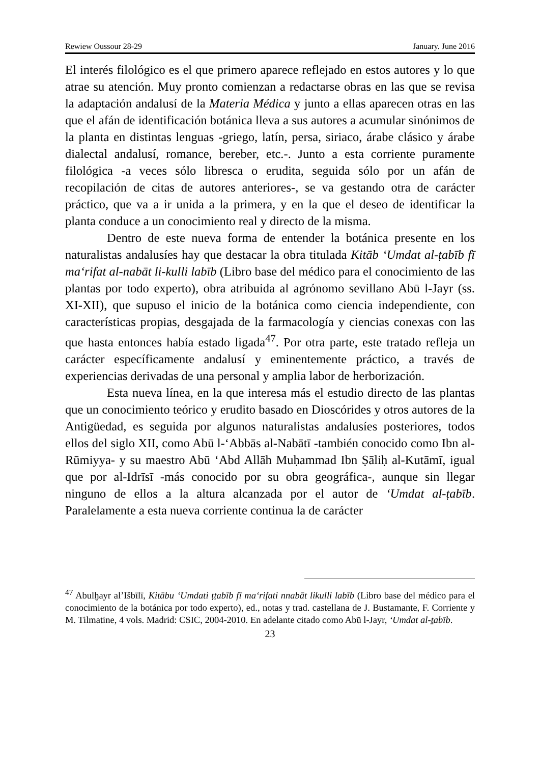Rewiew Oussour 28-29 January. June 2016
El interés filológico es el que primero aparece reflejado en estos autores y lo que atrae su atención. Muy pronto comienzan a redactarse obras en las que se revisa la adaptación andalusí de la Materia Médica y junto a ellas aparecen otras en las que el afán de identificación botánica lleva a sus autores a acumular sinónimos de la planta en distintas lenguas -griego, latín, persa, siriaco, árabe clásico y árabe dialectal andalusí, romance, bereber, etc.-. Junto a esta corriente puramente filológica -a veces sólo libresca o erudita, seguida sólo por un afán de recopilación de citas de autores anteriores-, se va gestando otra de carácter práctico, que va a ir unida a la primera, y en la que el deseo de identificar la planta conduce a un conocimiento real y directo de la misma.
Dentro de este nueva forma de entender la botánica presente en los naturalistas andalusíes hay que destacar la obra titulada Kitāb ‘Umdat al-ṭabīb fī ma‘rifat al-nabāt li-kulli labīb (Libro base del médico para el conocimiento de las plantas por todo experto), obra atribuida al agrónomo sevillano Abū l-Jayr (ss. XI-XII), que supuso el inicio de la botánica como ciencia independiente, con características propias, desgajada de la farmacología y ciencias conexas con las que hasta entonces había estado ligada<sup>47</sup>. Por otra parte, este tratado refleja un carácter específicamente andalusí y eminentemente práctico, a través de experiencias derivadas de una personal y amplia labor de herborización.
Esta nueva línea, en la que interesa más el estudio directo de las plantas que un conocimiento teórico y erudito basado en Dioscórides y otros autores de la Antigüedad, es seguida por algunos naturalistas andalusíes posteriores, todos ellos del siglo XII, como Abū l-‘Abbās al-Nabātī -también conocido como Ibn al-Rūmiyya- y su maestro Abū ‘Abd Allāh Muḥammad Ibn Ṣāliḥ al-Kutāmī, igual que por al-Idrīsī -más conocido por su obra geográfica-, aunque sin llegar ninguno de ellos a la altura alcanzada por el autor de ‘Umdat al-ṭabīb. Paralelamente a esta nueva corriente continua la de carácter
<sup>47</sup> Abulḫayr al’Išbīlī, Kitābu ‘Umdati ṭṭabīb fī ma‘rifati nnabāt likulli labīb (Libro base del médico para el conocimiento de la botánica por todo experto), ed., notas y trad. castellana de J. Bustamante, F. Corriente y M. Tilmatine, 4 vols. Madrid: CSIC, 2004-2010. En adelante citado como Abū l-Jayr, ‘Umdat al-ṯabīb.
23